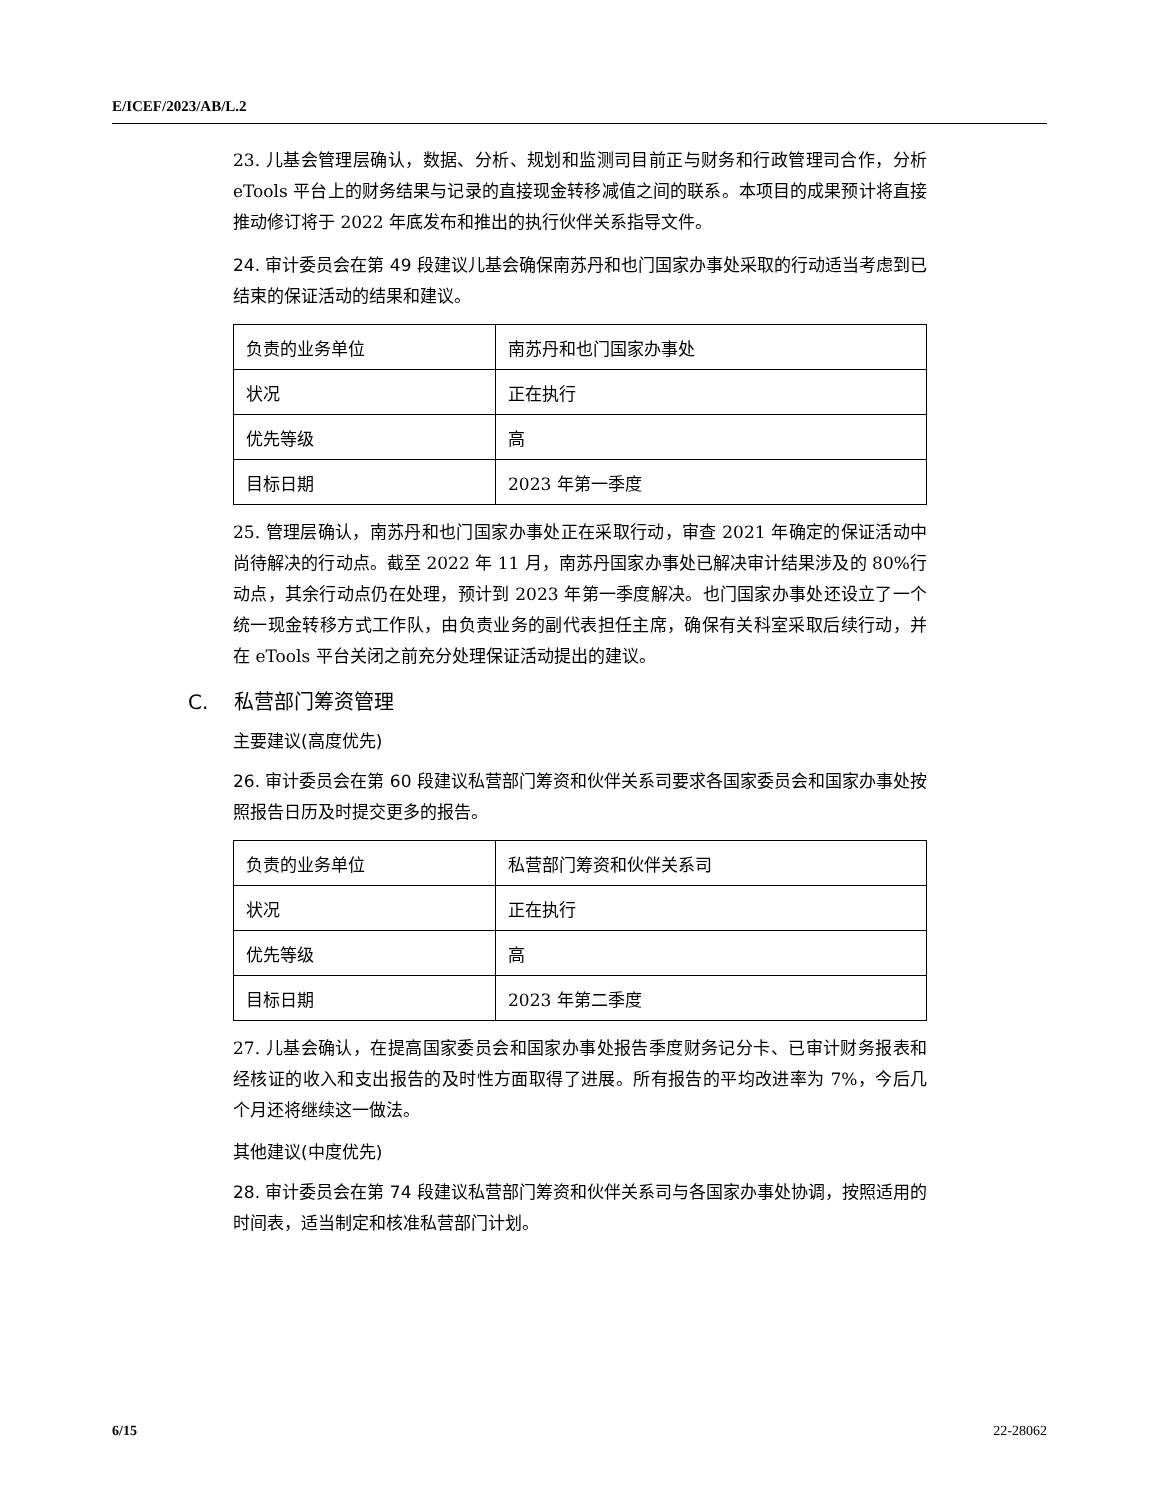E/ICEF/2023/AB/L.2
23. 儿基会管理层确认，数据、分析、规划和监测司目前正与财务和行政管理司合作，分析 eTools 平台上的财务结果与记录的直接现金转移减值之间的联系。本项目的成果预计将直接推动修订将于 2022 年底发布和推出的执行伙伴关系指导文件。
24. 审计委员会在第 49 段建议儿基会确保南苏丹和也门国家办事处采取的行动适当考虑到已结束的保证活动的结果和建议。
| 负责的业务单位 | 南苏丹和也门国家办事处 |
| 状况 | 正在执行 |
| 优先等级 | 高 |
| 目标日期 | 2023 年第一季度 |
25. 管理层确认，南苏丹和也门国家办事处正在采取行动，审查 2021 年确定的保证活动中尚待解决的行动点。截至 2022 年 11 月，南苏丹国家办事处已解决审计结果涉及的 80%行动点，其余行动点仍在处理，预计到 2023 年第一季度解决。也门国家办事处还设立了一个统一现金转移方式工作队，由负责业务的副代表担任主席，确保有关科室采取后续行动，并在 eTools 平台关闭之前充分处理保证活动提出的建议。
C. 私营部门筹资管理
主要建议(高度优先)
26. 审计委员会在第 60 段建议私营部门筹资和伙伴关系司要求各国家委员会和国家办事处按照报告日历及时提交更多的报告。
| 负责的业务单位 | 私营部门筹资和伙伴关系司 |
| 状况 | 正在执行 |
| 优先等级 | 高 |
| 目标日期 | 2023 年第二季度 |
27. 儿基会确认，在提高国家委员会和国家办事处报告季度财务记分卡、已审计财务报表和经核证的收入和支出报告的及时性方面取得了进展。所有报告的平均改进率为 7%，今后几个月还将继续这一做法。
其他建议(中度优先)
28. 审计委员会在第 74 段建议私营部门筹资和伙伴关系司与各国家办事处协调，按照适用的时间表，适当制定和核准私营部门计划。
6/15 22-28062